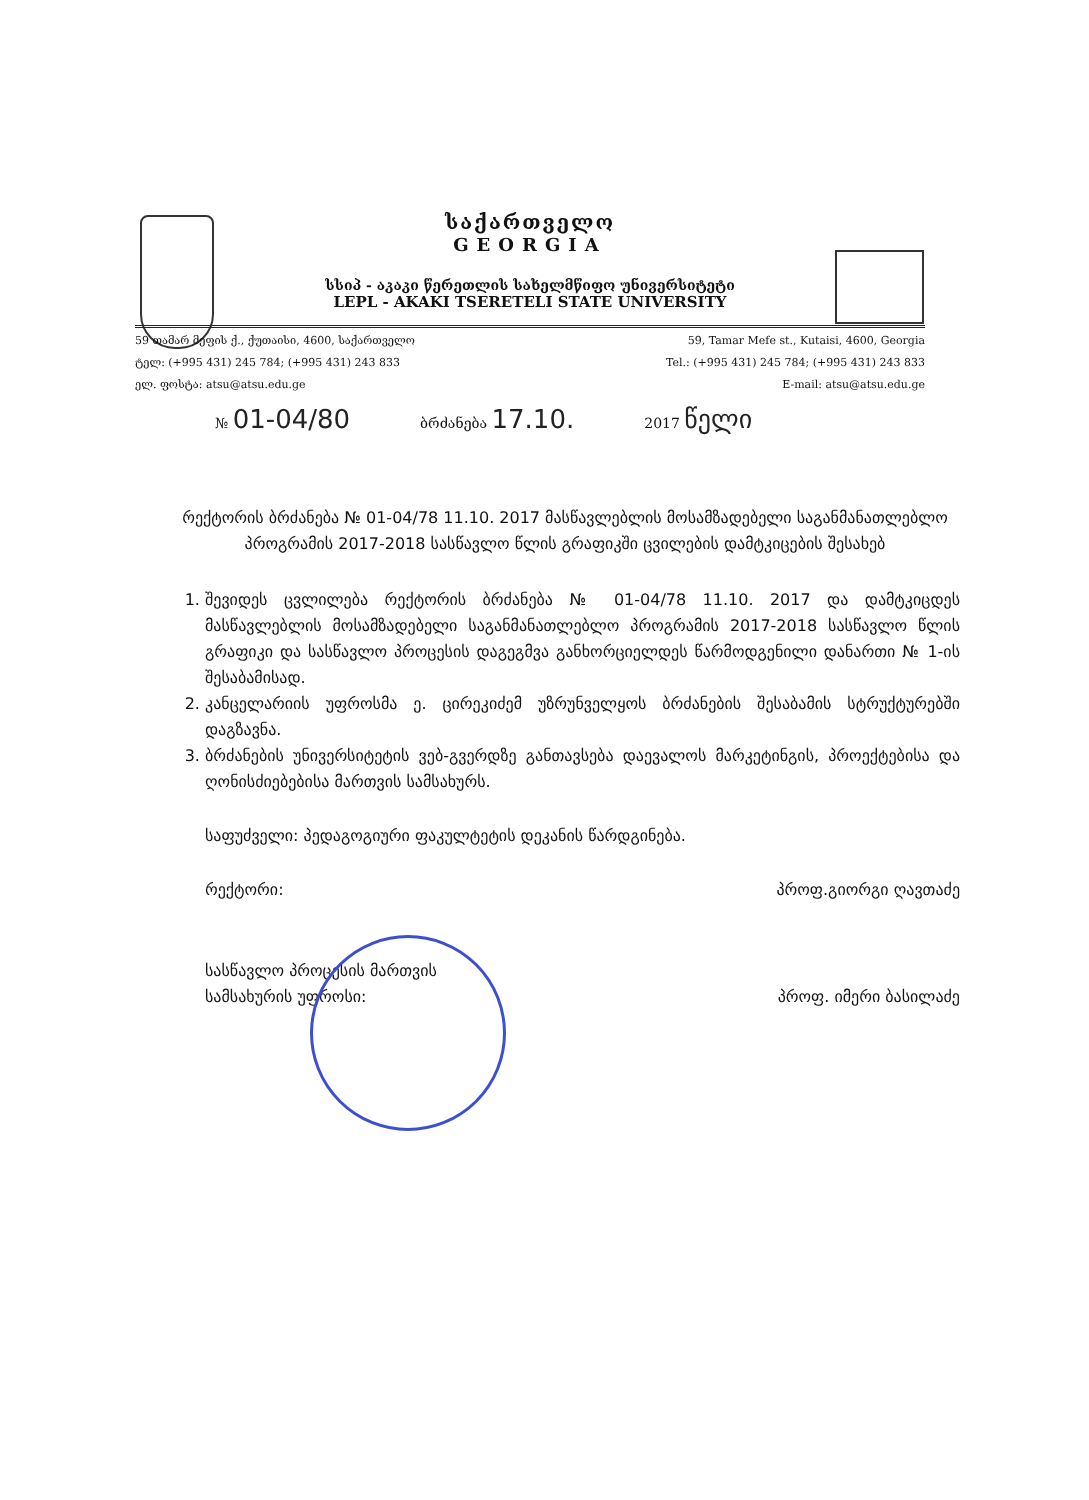საქართველო
GEORGIA
სსიპ - აკაკი წერეთლის სახელმწიფო უნივერსიტეტი
LEPL - AKAKI TSERETELI STATE UNIVERSITY
59 თამარ მეფის ქ., ქუთაისი, 4600, საქართველო
ტელ: (+995 431) 245 784; (+995 431) 243 833
ელ. ფოსტა: atsu@atsu.edu.ge
59, Tamar Mefe st., Kutaisi, 4600, Georgia
Tel.: (+995 431) 245 784; (+995 431) 243 833
E-mail: atsu@atsu.edu.ge
№ 01-04/80 ბრძანება 17.10. 2017 წელი
რექტორის ბრძანება № 01-04/78 11.10. 2017 მასწავლებლის მოსამზადებელი საგანმანათლებლო პროგრამის 2017-2018 სასწავლო წლის გრაფიკში ცვილების დამტკიცების შესახებ
1. შევიდეს ცვლილება რექტორის ბრძანება № 01-04/78 11.10. 2017 და დამტკიცდეს მასწავლებლის მოსამზადებელი საგანმანათლებლო პროგრამის 2017-2018 სასწავლო წლის გრაფიკი და სასწავლო პროცესის დაგეგმვა განხორციელდეს წარმოდგენილი დანართი № 1-ის შესაბამისად.
2. კანცელარიის უფროსმა ე. ცირეკიძემ უზრუნველყოს ბრძანების შესაბამის სტრუქტურებში დაგზავნა.
3. ბრძანების უნივერსიტეტის ვებ-გვერდზე განთავსება დაევალოს მარკეტინგის, პროექტებისა და ღონისძიებებისა მართვის სამსახურს.
საფუძველი: პედაგოგიური ფაკულტეტის დეკანის წარდგინება.
რექტორი: პროფ.გიორგი ღავთაძე
სასწავლო პროცესის მართვის
სამსახურის უფროსი: პროფ. იმერი ბასილაძე